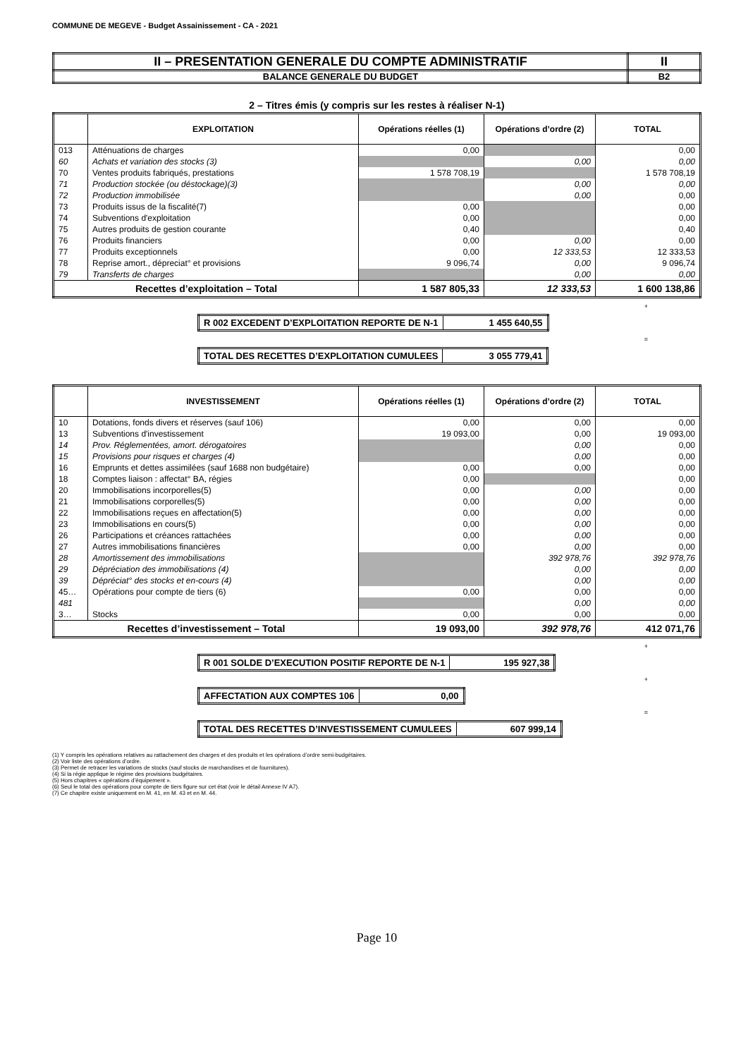COMMUNE DE MEGEVE - Budget Assainissement - CA - 2021
| II – PRESENTATION GENERALE DU COMPTE ADMINISTRATIF | II |
| BALANCE GENERALE DU BUDGET | B2 |
2 – Titres émis (y compris sur les restes à réaliser N-1)
| | EXPLOITATION | Opérations réelles (1) | Opérations d’ordre (2) | TOTAL |
| --- | --- | --- | --- | --- |
| 013 | Atténuations de charges | 0,00 | | 0,00 |
| 60 | Achats et variation des stocks (3) | | 0,00 | 0,00 |
| 70 | Ventes produits fabriqués, prestations | 1 578 708,19 | | 1 578 708,19 |
| 71 | Production stockée (ou déstockage)(3) | | 0,00 | 0,00 |
| 72 | Production immobilisée | | 0,00 | 0,00 |
| 73 | Produits issus de la fiscalité(7) | 0,00 | | 0,00 |
| 74 | Subventions d'exploitation | 0,00 | | 0,00 |
| 75 | Autres produits de gestion courante | 0,40 | | 0,40 |
| 76 | Produits financiers | 0,00 | 0,00 | 0,00 |
| 77 | Produits exceptionnels | 0,00 | 12 333,53 | 12 333,53 |
| 78 | Reprise amort., dépreciat° et provisions | 9 096,74 | 0,00 | 9 096,74 |
| 79 | Transferts de charges | | 0,00 | 0,00 |
| Recettes d’exploitation – Total | | 1 587 805,33 | 12 333,53 | 1 600 138,86 |
+
| R 002 EXCEDENT D’EXPLOITATION REPORTE DE N-1 | 1 455 640,55 |
=
| TOTAL DES RECETTES D’EXPLOITATION CUMULEES | 3 055 779,41 |
| | INVESTISSEMENT | Opérations réelles (1) | Opérations d’ordre (2) | TOTAL |
| --- | --- | --- | --- | --- |
| 10 | Dotations, fonds divers et réserves (sauf 106) | 0,00 | 0,00 | 0,00 |
| 13 | Subventions d'investissement | 19 093,00 | 0,00 | 19 093,00 |
| 14 | Prov. Réglementées, amort. dérogatoires | | 0,00 | 0,00 |
| 15 | Provisions pour risques et charges (4) | | 0,00 | 0,00 |
| 16 | Emprunts et dettes assimilées (sauf 1688 non budgétaire) | 0,00 | 0,00 | 0,00 |
| 18 | Comptes liaison : affectat° BA, régies | 0,00 | | 0,00 |
| 20 | Immobilisations incorporelles(5) | 0,00 | 0,00 | 0,00 |
| 21 | Immobilisations corporelles(5) | 0,00 | 0,00 | 0,00 |
| 22 | Immobilisations reçues en affectation(5) | 0,00 | 0,00 | 0,00 |
| 23 | Immobilisations en cours(5) | 0,00 | 0,00 | 0,00 |
| 26 | Participations et créances rattachées | 0,00 | 0,00 | 0,00 |
| 27 | Autres immobilisations financières | 0,00 | 0,00 | 0,00 |
| 28 | Amortissement des immobilisations | | 392 978,76 | 392 978,76 |
| 29 | Dépréciation des immobilisations (4) | | 0,00 | 0,00 |
| 39 | Dépréciat° des stocks et en-cours (4) | | 0,00 | 0,00 |
| 45… | Opérations pour compte de tiers (6) | 0,00 | 0,00 | 0,00 |
| 481 | | | 0,00 | 0,00 |
| 3… | Stocks | 0,00 | 0,00 | 0,00 |
| Recettes d’investissement – Total | | 19 093,00 | 392 978,76 | 412 071,76 |
+
| R 001 SOLDE D’EXECUTION POSITIF REPORTE DE N-1 | 195 927,38 |
+
| AFFECTATION AUX COMPTES 106 | 0,00 |
=
| TOTAL DES RECETTES D’INVESTISSEMENT CUMULEES | 607 999,14 |
(1) Y compris les opérations relatives au rattachement des charges et des produits et les opérations d’ordre semi-budgétaires.
(2) Voir liste des opérations d’ordre.
(3) Permet de retracer les variations de stocks (sauf stocks de marchandises et de fournitures).
(4) Si la régie applique le régime des provisions budgétaires.
(5) Hors chapitres « opérations d’équipement ».
(6) Seul le total des opérations pour compte de tiers figure sur cet état (voir le détail Annexe IV A7).
(7) Ce chapitre existe uniquement en M. 41, en M. 43 et en M. 44.
Page 10